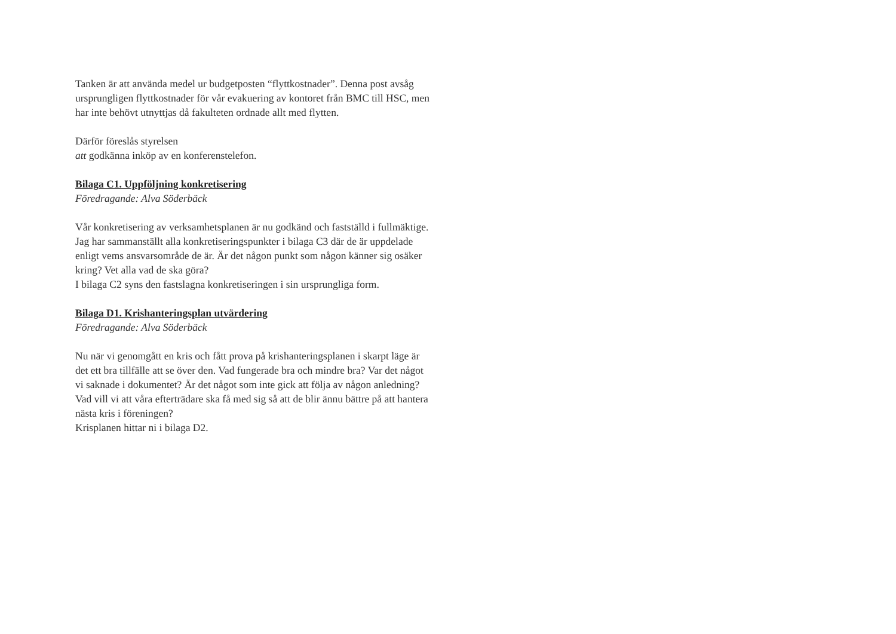Tanken är att använda medel ur budgetposten “flyttkostnader”. Denna post avsåg ursprungligen flyttkostnader för vår evakuering av kontoret från BMC till HSC, men har inte behövt utnyttjas då fakulteten ordnade allt med flytten.
Därför föreslås styrelsen
att godkänna inköp av en konferenstelefon.
Bilaga C1. Uppföljning konkretisering
Föredragande: Alva Söderbäck
Vår konkretisering av verksamhetsplanen är nu godkänd och fastställd i fullmäktige. Jag har sammanställt alla konkretiseringspunkter i bilaga C3 där de är uppdelade enligt vems ansvarsområde de är. Är det någon punkt som någon känner sig osäker kring? Vet alla vad de ska göra?
I bilaga C2 syns den fastslagna konkretiseringen i sin ursprungliga form.
Bilaga D1. Krishanteringsplan utvärdering
Föredragande: Alva Söderbäck
Nu när vi genomgått en kris och fått prova på krishanteringsplanen i skarpt läge är det ett bra tillfälle att se över den. Vad fungerade bra och mindre bra? Var det något vi saknade i dokumentet? Är det något som inte gick att följa av någon anledning? Vad vill vi att våra efterträdare ska få med sig så att de blir ännu bättre på att hantera nästa kris i föreningen?
Krisplanen hittar ni i bilaga D2.